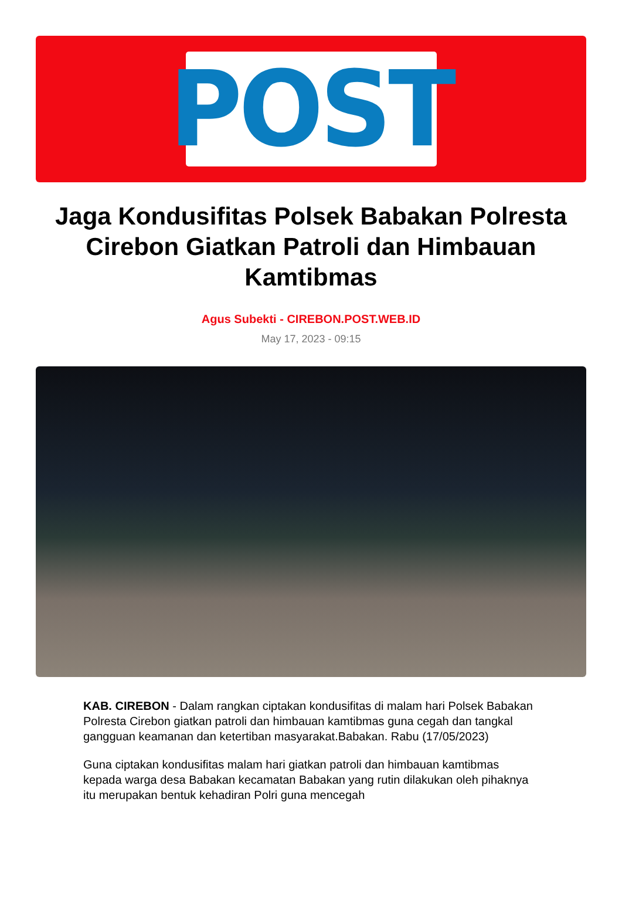POST
Jaga Kondusifitas Polsek Babakan Polresta Cirebon Giatkan Patroli dan Himbauan Kamtibmas
Agus Subekti - CIREBON.POST.WEB.ID
May 17, 2023 - 09:15
KAB. CIREBON - Dalam rangkan ciptakan kondusifitas di malam hari Polsek Babakan Polresta Cirebon giatkan patroli dan himbauan kamtibmas guna cegah dan tangkal gangguan keamanan dan ketertiban masyarakat.Babakan. Rabu (17/05/2023)
Guna ciptakan kondusifitas malam hari giatkan patroli dan himbauan kamtibmas kepada warga desa Babakan kecamatan Babakan yang rutin dilakukan oleh pihaknya itu merupakan bentuk kehadiran Polri guna mencegah